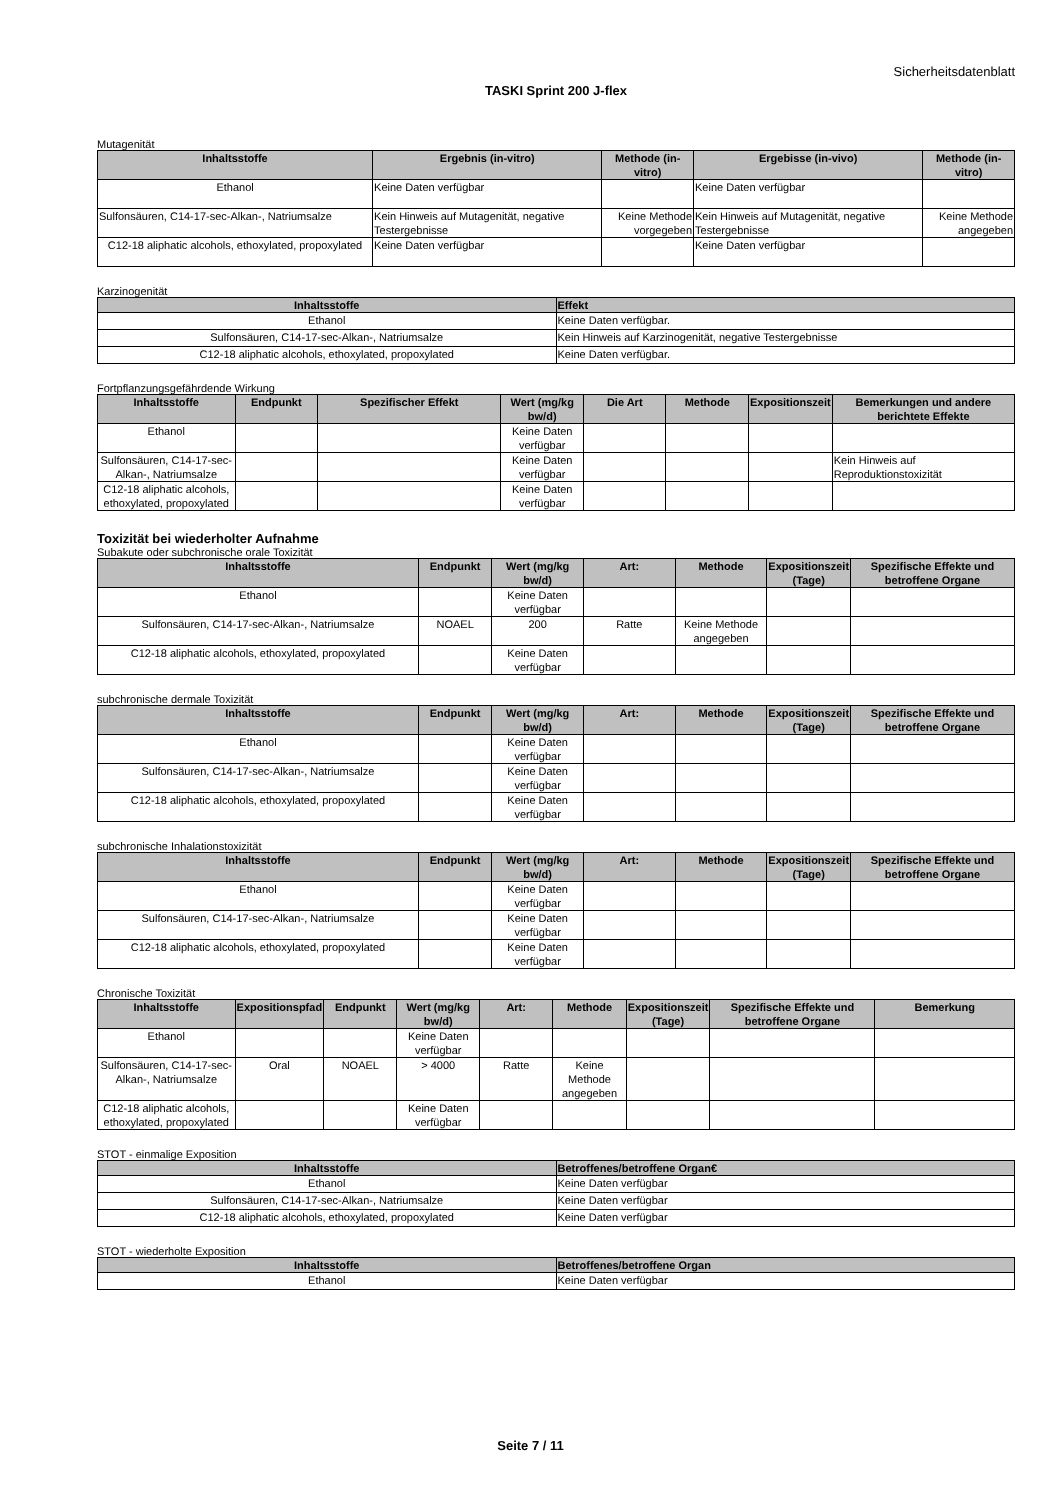Sicherheitsdatenblatt
TASKI Sprint 200 J-flex
Mutagenität
| Inhaltsstoffe | Ergebnis (in-vitro) | Methode (in-vitro) | Ergebisse (in-vivo) | Methode (in-vitro) |
| --- | --- | --- | --- | --- |
| Ethanol | Keine Daten verfügbar | | Keine Daten verfügbar | |
| Sulfonsäuren, C14-17-sec-Alkan-, Natriumsalze | Kein Hinweis auf Mutagenität, negative Testergebnisse | Keine Methode vorgegeben | Kein Hinweis auf Mutagenität, negative Testergebnisse | Keine Methode angegeben |
| C12-18 aliphatic alcohols, ethoxylated, propoxylated | Keine Daten verfügbar | | Keine Daten verfügbar | |
Karzinogenität
| Inhaltsstoffe | Effekt |
| --- | --- |
| Ethanol | Keine Daten verfügbar. |
| Sulfonsäuren, C14-17-sec-Alkan-, Natriumsalze | Kein Hinweis auf Karzinogenität, negative Testergebnisse |
| C12-18 aliphatic alcohols, ethoxylated, propoxylated | Keine Daten verfügbar. |
Fortpflanzungsgefährdende Wirkung
| Inhaltsstoffe | Endpunkt | Spezifischer Effekt | Wert (mg/kg bw/d) | Die Art | Methode | Expositionszeit | Bemerkungen und andere berichtete Effekte |
| --- | --- | --- | --- | --- | --- | --- | --- |
| Ethanol | | | Keine Daten verfügbar | | | | |
| Sulfonsäuren, C14-17-sec-Alkan-, Natriumsalze | | | Keine Daten verfügbar | | | | Kein Hinweis auf Reproduktionstoxizität |
| C12-18 aliphatic alcohols, ethoxylated, propoxylated | | | Keine Daten verfügbar | | | | |
Toxizität bei wiederholter Aufnahme
Subakute oder subchronische orale Toxizität
| Inhaltsstoffe | Endpunkt | Wert (mg/kg bw/d) | Art: | Methode | Expositionszeit (Tage) | Spezifische Effekte und betroffene Organe |
| --- | --- | --- | --- | --- | --- | --- |
| Ethanol | | Keine Daten verfügbar | | | | |
| Sulfonsäuren, C14-17-sec-Alkan-, Natriumsalze | NOAEL | 200 | Ratte | Keine Methode angegeben | | |
| C12-18 aliphatic alcohols, ethoxylated, propoxylated | | Keine Daten verfügbar | | | | |
subchronische dermale Toxizität
| Inhaltsstoffe | Endpunkt | Wert (mg/kg bw/d) | Art: | Methode | Expositionszeit (Tage) | Spezifische Effekte und betroffene Organe |
| --- | --- | --- | --- | --- | --- | --- |
| Ethanol | | Keine Daten verfügbar | | | | |
| Sulfonsäuren, C14-17-sec-Alkan-, Natriumsalze | | Keine Daten verfügbar | | | | |
| C12-18 aliphatic alcohols, ethoxylated, propoxylated | | Keine Daten verfügbar | | | | |
subchronische Inhalationstoxizität
| Inhaltsstoffe | Endpunkt | Wert (mg/kg bw/d) | Art: | Methode | Expositionszeit (Tage) | Spezifische Effekte und betroffene Organe |
| --- | --- | --- | --- | --- | --- | --- |
| Ethanol | | Keine Daten verfügbar | | | | |
| Sulfonsäuren, C14-17-sec-Alkan-, Natriumsalze | | Keine Daten verfügbar | | | | |
| C12-18 aliphatic alcohols, ethoxylated, propoxylated | | Keine Daten verfügbar | | | | |
Chronische Toxizität
| Inhaltsstoffe | Expositionspfad | Endpunkt | Wert (mg/kg bw/d) | Art: | Methode | Expositionszeit (Tage) | Spezifische Effekte und betroffene Organe | Bemerkung |
| --- | --- | --- | --- | --- | --- | --- | --- | --- |
| Ethanol | | | Keine Daten verfügbar | | | | | |
| Sulfonsäuren, C14-17-sec-Alkan-, Natriumsalze | Oral | NOAEL | > 4000 | Ratte | Keine Methode angegeben | | | |
| C12-18 aliphatic alcohols, ethoxylated, propoxylated | | | Keine Daten verfügbar | | | | | |
STOT - einmalige Exposition
| Inhaltsstoffe | Betroffenes/betroffene Organ€ |
| --- | --- |
| Ethanol | Keine Daten verfügbar |
| Sulfonsäuren, C14-17-sec-Alkan-, Natriumsalze | Keine Daten verfügbar |
| C12-18 aliphatic alcohols, ethoxylated, propoxylated | Keine Daten verfügbar |
STOT - wiederholte Exposition
| Inhaltsstoffe | Betroffenes/betroffene Organ |
| --- | --- |
| Ethanol | Keine Daten verfügbar |
Seite 7 / 11